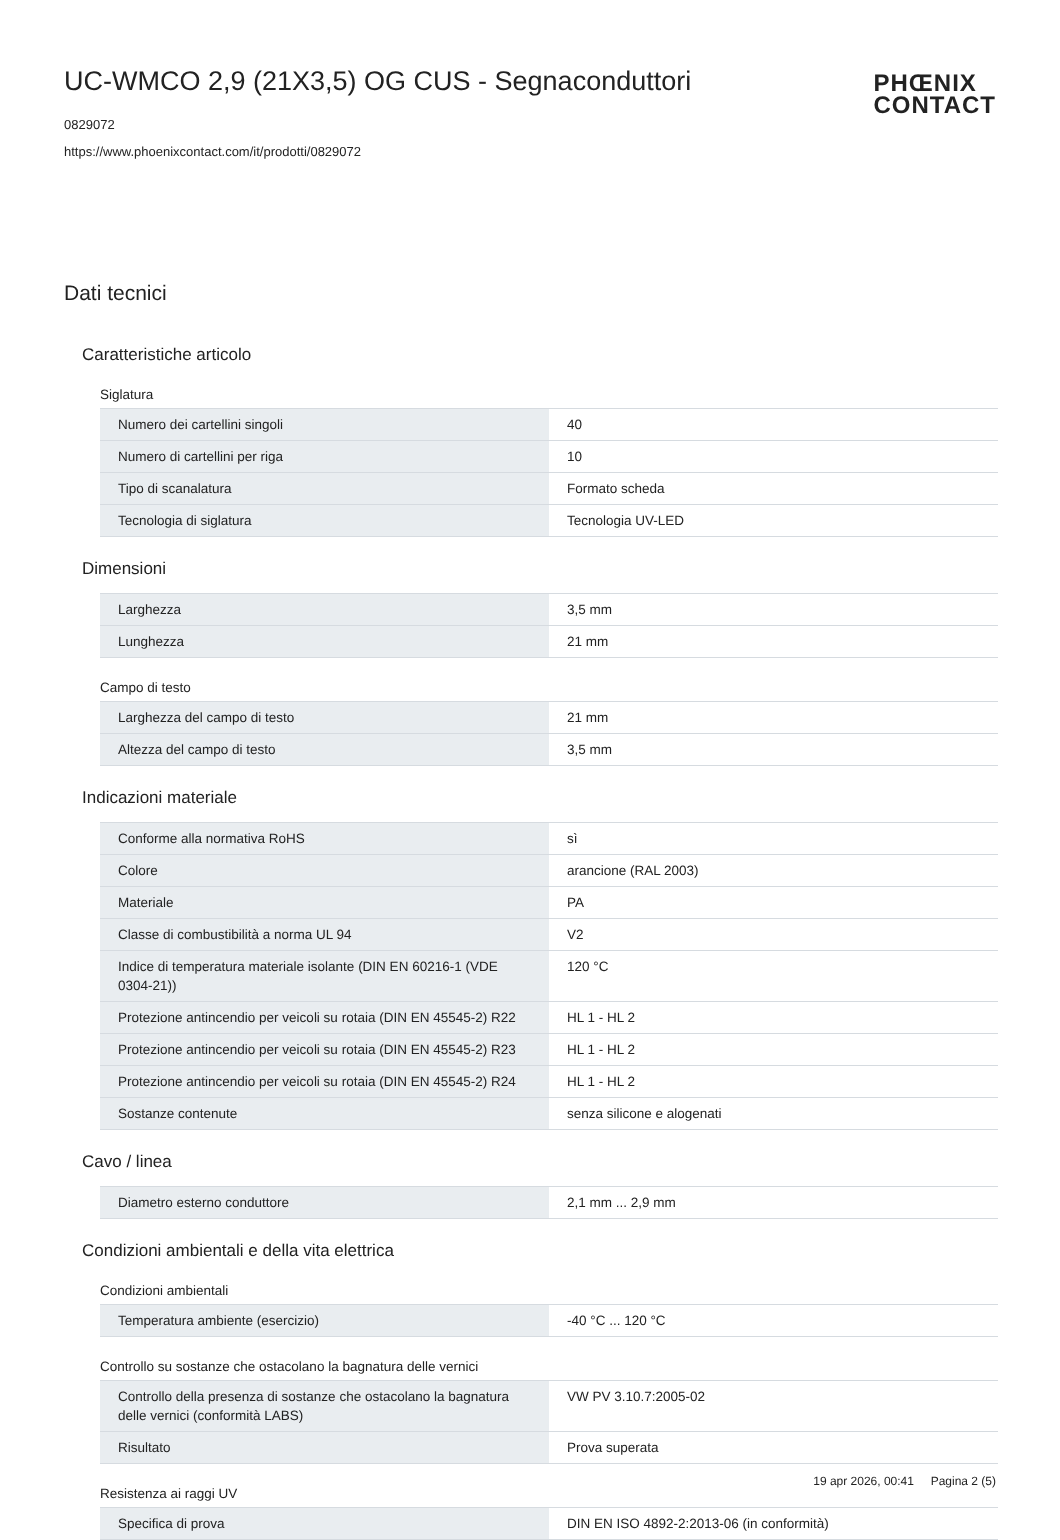UC-WMCO 2,9 (21X3,5) OG CUS - Segnaconduttori
0829072
https://www.phoenixcontact.com/it/prodotti/0829072
PHŒNIX
CONTACT
Dati tecnici
Caratteristiche articolo
Siglatura
| Numero dei cartellini singoli | 40 |
| Numero di cartellini per riga | 10 |
| Tipo di scanalatura | Formato scheda |
| Tecnologia di siglatura | Tecnologia UV-LED |
Dimensioni
| Larghezza | 3,5 mm |
| Lunghezza | 21 mm |
Campo di testo
| Larghezza del campo di testo | 21 mm |
| Altezza del campo di testo | 3,5 mm |
Indicazioni materiale
| Conforme alla normativa RoHS | sì |
| Colore | arancione (RAL 2003) |
| Materiale | PA |
| Classe di combustibilità a norma UL 94 | V2 |
| Indice di temperatura materiale isolante (DIN EN 60216-1 (VDE 0304-21)) | 120 °C |
| Protezione antincendio per veicoli su rotaia (DIN EN 45545-2) R22 | HL 1 - HL 2 |
| Protezione antincendio per veicoli su rotaia (DIN EN 45545-2) R23 | HL 1 - HL 2 |
| Protezione antincendio per veicoli su rotaia (DIN EN 45545-2) R24 | HL 1 - HL 2 |
| Sostanze contenute | senza silicone e alogenati |
Cavo / linea
| Diametro esterno conduttore | 2,1 mm ... 2,9 mm |
Condizioni ambientali e della vita elettrica
Condizioni ambientali
| Temperatura ambiente (esercizio) | -40 °C ... 120 °C |
Controllo su sostanze che ostacolano la bagnatura delle vernici
| Controllo della presenza di sostanze che ostacolano la bagnatura delle vernici (conformità LABS) | VW PV 3.10.7:2005-02 |
| Risultato | Prova superata |
Resistenza ai raggi UV
| Specifica di prova | DIN EN ISO 4892-2:2013-06 (in conformità) |
19 apr 2026, 00:41 Pagina 2 (5)